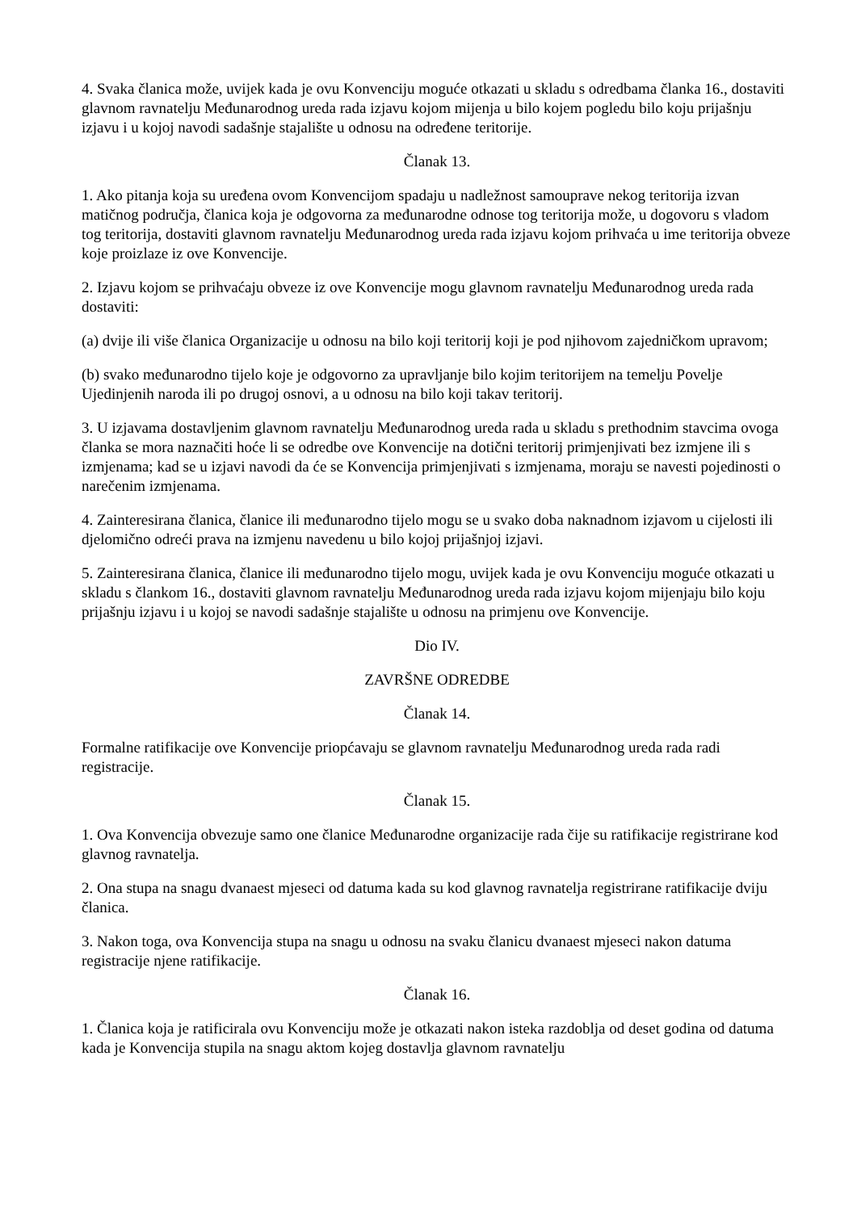4. Svaka članica može, uvijek kada je ovu Konvenciju moguće otkazati u skladu s odredbama članka 16., dostaviti glavnom ravnatelju Međunarodnog ureda rada izjavu kojom mijenja u bilo kojem pogledu bilo koju prijašnju izjavu i u kojoj navodi sadašnje stajalište u odnosu na određene teritorije.
Članak 13.
1. Ako pitanja koja su uređena ovom Konvencijom spadaju u nadležnost samouprave nekog teritorija izvan matičnog područja, članica koja je odgovorna za međunarodne odnose tog teritorija može, u dogovoru s vladom tog teritorija, dostaviti glavnom ravnatelju Međunarodnog ureda rada izjavu kojom prihvaća u ime teritorija obveze koje proizlaze iz ove Konvencije.
2. Izjavu kojom se prihvaćaju obveze iz ove Konvencije mogu glavnom ravnatelju Međunarodnog ureda rada dostaviti:
(a) dvije ili više članica Organizacije u odnosu na bilo koji teritorij koji je pod njihovom zajedničkom upravom;
(b) svako međunarodno tijelo koje je odgovorno za upravljanje bilo kojim teritorijem na temelju Povelje Ujedinjenih naroda ili po drugoj osnovi, a u odnosu na bilo koji takav teritorij.
3. U izjavama dostavljenim glavnom ravnatelju Međunarodnog ureda rada u skladu s prethodnim stavcima ovoga članka se mora naznačiti hoće li se odredbe ove Konvencije na dotični teritorij primjenjivati bez izmjene ili s izmjenama; kad se u izjavi navodi da će se Konvencija primjenjivati s izmjenama, moraju se navesti pojedinosti o narečenim izmjenama.
4. Zainteresirana članica, članice ili međunarodno tijelo mogu se u svako doba naknadnom izjavom u cijelosti ili djelomično odreći prava na izmjenu navedenu u bilo kojoj prijašnjoj izjavi.
5. Zainteresirana članica, članice ili međunarodno tijelo mogu, uvijek kada je ovu Konvenciju moguće otkazati u skladu s člankom 16., dostaviti glavnom ravnatelju Međunarodnog ureda rada izjavu kojom mijenjaju bilo koju prijašnju izjavu i u kojoj se navodi sadašnje stajalište u odnosu na primjenu ove Konvencije.
Dio IV.
ZAVRŠNE ODREDBE
Članak 14.
Formalne ratifikacije ove Konvencije priopćavaju se glavnom ravnatelju Međunarodnog ureda rada radi registracije.
Članak 15.
1. Ova Konvencija obvezuje samo one članice Međunarodne organizacije rada čije su ratifikacije registrirane kod glavnog ravnatelja.
2. Ona stupa na snagu dvanaest mjeseci od datuma kada su kod glavnog ravnatelja registrirane ratifikacije dviju članica.
3. Nakon toga, ova Konvencija stupa na snagu u odnosu na svaku članicu dvanaest mjeseci nakon datuma registracije njene ratifikacije.
Članak 16.
1. Članica koja je ratificirala ovu Konvenciju može je otkazati nakon isteka razdoblja od deset godina od datuma kada je Konvencija stupila na snagu aktom kojeg dostavlja glavnom ravnatelju